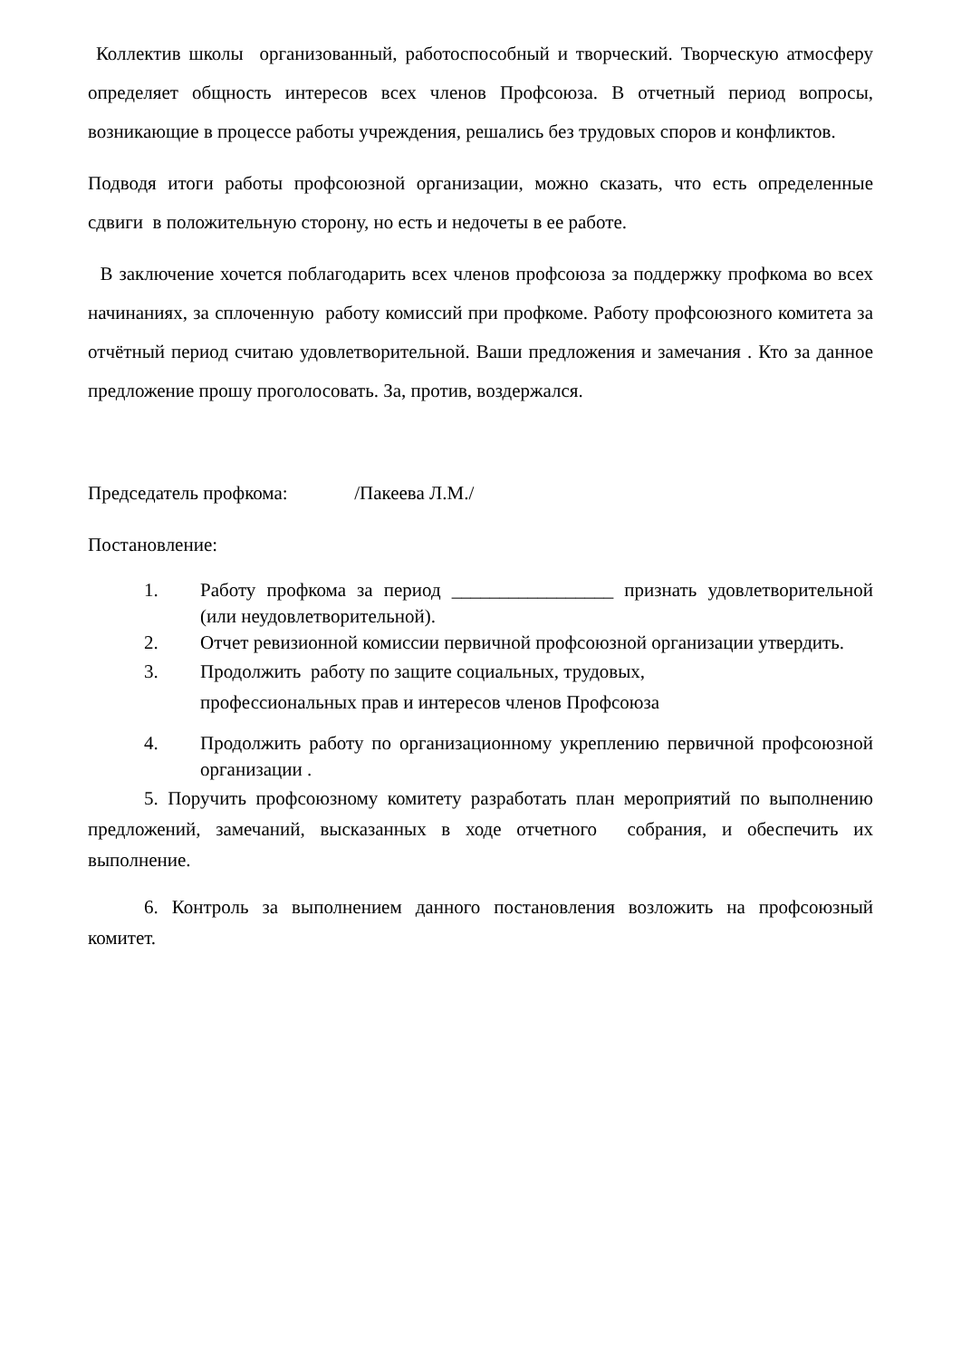Коллектив школы организованный, работоспособный и творческий. Творческую атмосферу определяет общность интересов всех членов Профсоюза. В отчетный период вопросы, возникающие в процессе работы учреждения, решались без трудовых споров и конфликтов.
Подводя итоги работы профсоюзной организации, можно сказать, что есть определенные сдвиги в положительную сторону, но есть и недочеты в ее работе.
В заключение хочется поблагодарить всех членов профсоюза за поддержку профкома во всех начинаниях, за сплоченную работу комиссий при профкоме. Работу профсоюзного комитета за отчётный период считаю удовлетворительной. Ваши предложения и замечания . Кто за данное предложение прошу проголосовать. За, против, воздержался.
Председатель профкома: /Пакеева Л.М./
Постановление:
1. Работу профкома за период _________________ признать удовлетворительной (или неудовлетворительной).
2. Отчет ревизионной комиссии первичной профсоюзной организации утвердить.
3. Продолжить работу по защите социальных, трудовых,
профессиональных прав и интересов членов Профсоюза
4. Продолжить работу по организационному укреплению первичной профсоюзной организации .
5. Поручить профсоюзному комитету разработать план мероприятий по выполнению предложений, замечаний, высказанных в ходе отчетного собрания, и обеспечить их выполнение.
6. Контроль за выполнением данного постановления возложить на профсоюзный комитет.